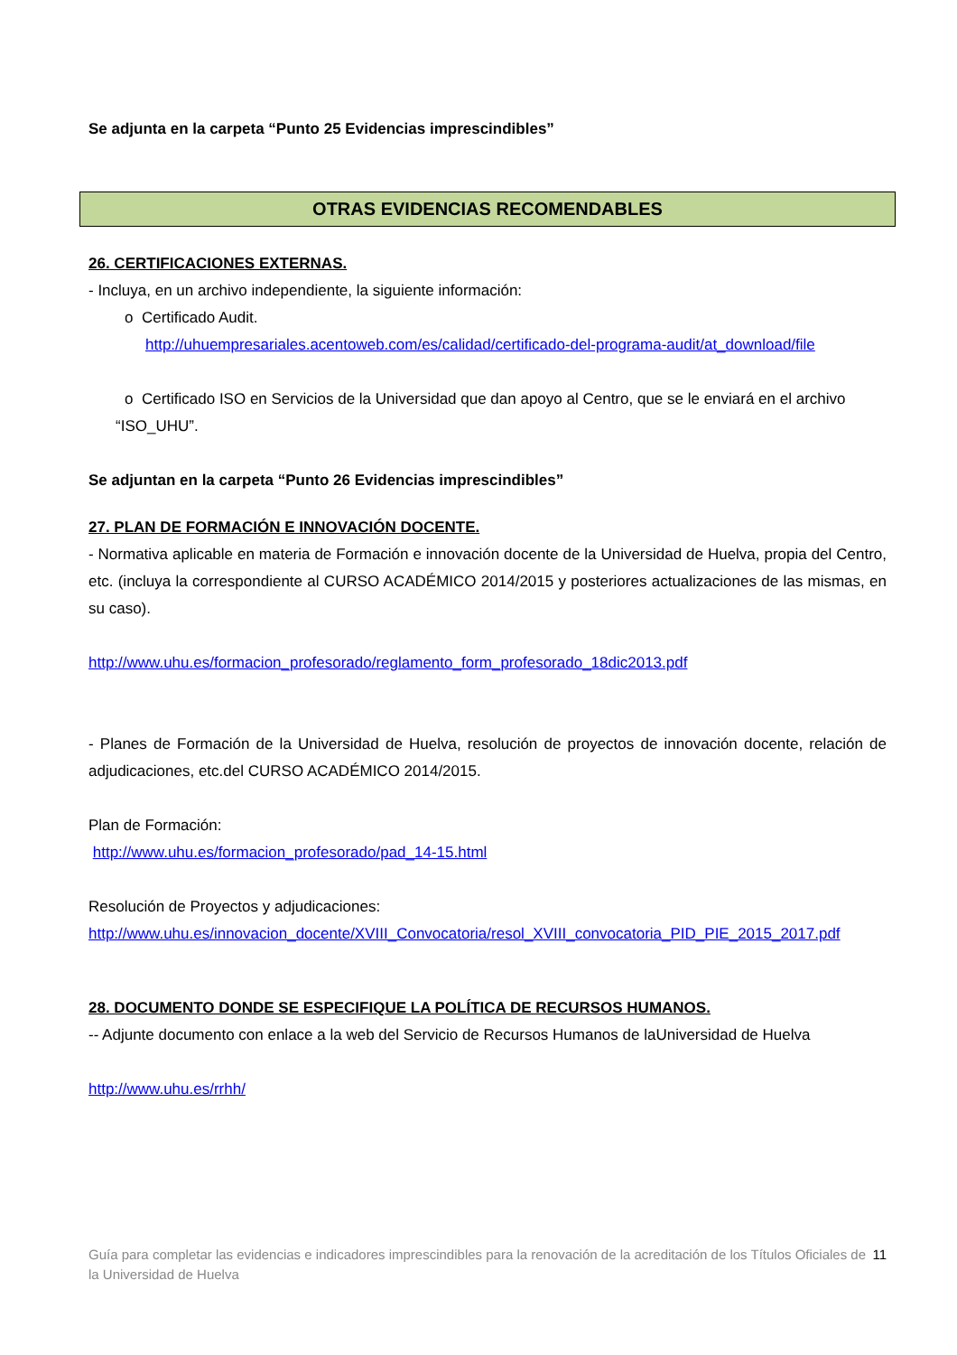Se adjunta en la carpeta “Punto 25 Evidencias imprescindibles”
OTRAS EVIDENCIAS RECOMENDABLES
26. CERTIFICACIONES EXTERNAS.
- Incluya, en un archivo independiente, la siguiente información:
o Certificado Audit.
http://uhuempresariales.acentoweb.com/es/calidad/certificado-del-programa-audit/at_download/file
o Certificado ISO en Servicios de la Universidad que dan apoyo al Centro, que se le enviará en el archivo “ISO_UHU”.
Se adjuntan en la carpeta “Punto 26 Evidencias imprescindibles”
27. PLAN DE FORMACIÓN E INNOVACIÓN DOCENTE.
- Normativa aplicable en materia de Formación e innovación docente de la Universidad de Huelva, propia del Centro, etc. (incluya la correspondiente al CURSO ACADÉMICO 2014/2015 y posteriores actualizaciones de las mismas, en su caso).
http://www.uhu.es/formacion_profesorado/reglamento_form_profesorado_18dic2013.pdf
- Planes de Formación de la Universidad de Huelva, resolución de proyectos de innovación docente, relación de adjudicaciones, etc.del CURSO ACADÉMICO 2014/2015.
Plan de Formación:
http://www.uhu.es/formacion_profesorado/pad_14-15.html
Resolución de Proyectos y adjudicaciones:
http://www.uhu.es/innovacion_docente/XVIII_Convocatoria/resol_XVIII_convocatoria_PID_PIE_2015_2017.pdf
28. DOCUMENTO DONDE SE ESPECIFIQUE LA POLÍTICA DE RECURSOS HUMANOS.
-- Adjunte documento con enlace a la web del Servicio de Recursos Humanos de laUniversidad de Huelva
http://www.uhu.es/rrhh/
Guía para completar las evidencias e indicadores imprescindibles para la renovación de la acreditación de los Títulos Oficiales de la Universidad de Huelva
11